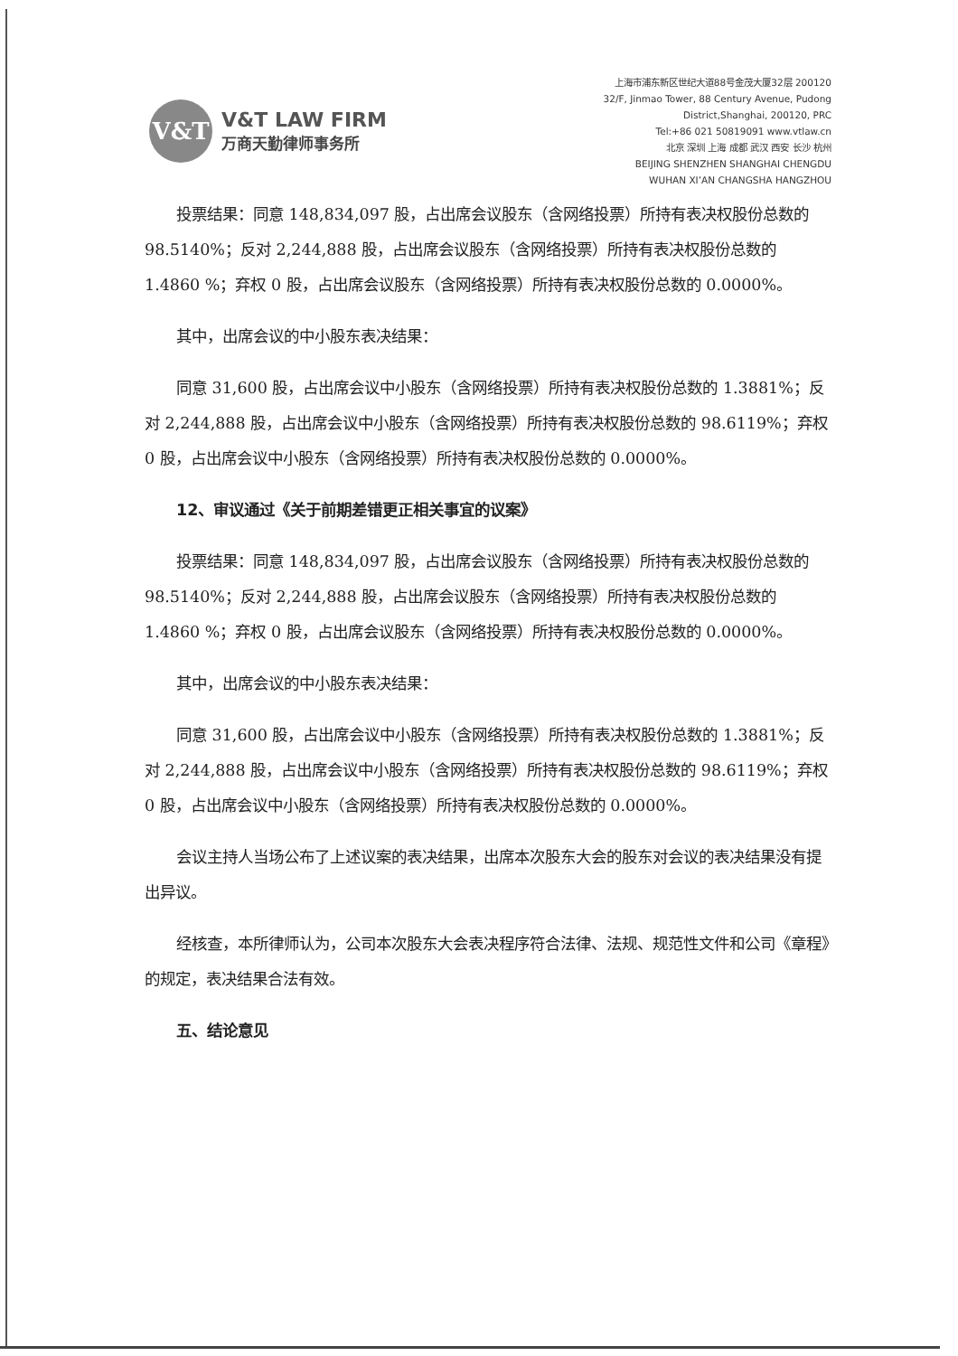V&T
V&T LAW FIRM
万商天勤律师事务所
上海市浦东新区世纪大道88号金茂大厦32层 200120
32/F, Jinmao Tower, 88 Century Avenue, Pudong
District,Shanghai, 200120, PRC
Tel:+86 021 50819091 www.vtlaw.cn
北京 深圳 上海 成都 武汉 西安 长沙 杭州
BEIJING SHENZHEN SHANGHAI CHENGDU
WUHAN XI’AN CHANGSHA HANGZHOU
投票结果：同意 148,834,097 股，占出席会议股东（含网络投票）所持有表决权股份总数的 98.5140%；反对 2,244,888 股，占出席会议股东（含网络投票）所持有表决权股份总数的 1.4860 %；弃权 0 股，占出席会议股东（含网络投票）所持有表决权股份总数的 0.0000%。
其中，出席会议的中小股东表决结果：
同意 31,600 股，占出席会议中小股东（含网络投票）所持有表决权股份总数的 1.3881%；反对 2,244,888 股，占出席会议中小股东（含网络投票）所持有表决权股份总数的 98.6119%；弃权 0 股，占出席会议中小股东（含网络投票）所持有表决权股份总数的 0.0000%。
12、审议通过《关于前期差错更正相关事宜的议案》
投票结果：同意 148,834,097 股，占出席会议股东（含网络投票）所持有表决权股份总数的 98.5140%；反对 2,244,888 股，占出席会议股东（含网络投票）所持有表决权股份总数的 1.4860 %；弃权 0 股，占出席会议股东（含网络投票）所持有表决权股份总数的 0.0000%。
其中，出席会议的中小股东表决结果：
同意 31,600 股，占出席会议中小股东（含网络投票）所持有表决权股份总数的 1.3881%；反对 2,244,888 股，占出席会议中小股东（含网络投票）所持有表决权股份总数的 98.6119%；弃权 0 股，占出席会议中小股东（含网络投票）所持有表决权股份总数的 0.0000%。
会议主持人当场公布了上述议案的表决结果，出席本次股东大会的股东对会议的表决结果没有提出异议。
经核查，本所律师认为，公司本次股东大会表决程序符合法律、法规、规范性文件和公司《章程》的规定，表决结果合法有效。
五、结论意见